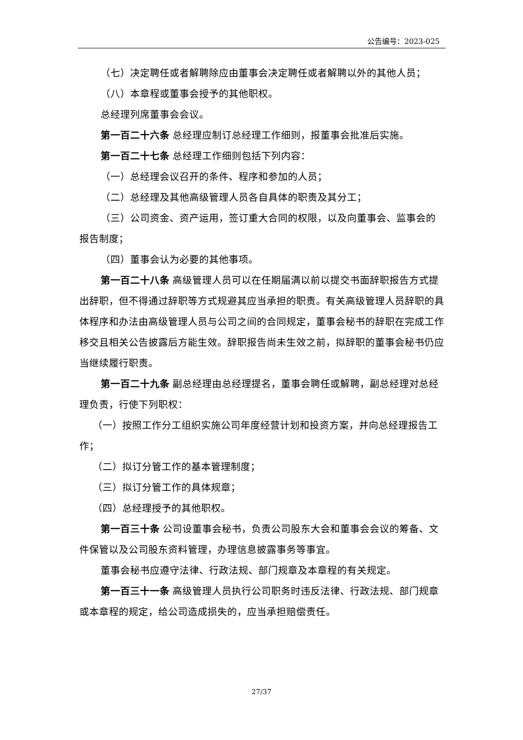公告编号：2023-025
（七）决定聘任或者解聘除应由董事会决定聘任或者解聘以外的其他人员；
（八）本章程或董事会授予的其他职权。
总经理列席董事会会议。
第一百二十六条 总经理应制订总经理工作细则，报董事会批准后实施。
第一百二十七条 总经理工作细则包括下列内容：
（一）总经理会议召开的条件、程序和参加的人员；
（二）总经理及其他高级管理人员各自具体的职责及其分工；
（三）公司资金、资产运用，签订重大合同的权限，以及向董事会、监事会的报告制度；
（四）董事会认为必要的其他事项。
第一百二十八条 高级管理人员可以在任期届满以前以提交书面辞职报告方式提出辞职，但不得通过辞职等方式规避其应当承担的职责。有关高级管理人员辞职的具体程序和办法由高级管理人员与公司之间的合同规定，董事会秘书的辞职在完成工作移交且相关公告披露后方能生效。辞职报告尚未生效之前，拟辞职的董事会秘书仍应当继续履行职责。
第一百二十九条 副总经理由总经理提名，董事会聘任或解聘，副总经理对总经理负责，行使下列职权：
（一）按照工作分工组织实施公司年度经营计划和投资方案，并向总经理报告工作；
（二）拟订分管工作的基本管理制度；
（三）拟订分管工作的具体规章；
（四）总经理授予的其他职权。
第一百三十条 公司设董事会秘书，负责公司股东大会和董事会会议的筹备、文件保管以及公司股东资料管理，办理信息披露事务等事宜。
董事会秘书应遵守法律、行政法规、部门规章及本章程的有关规定。
第一百三十一条 高级管理人员执行公司职务时违反法律、行政法规、部门规章或本章程的规定，给公司造成损失的，应当承担赔偿责任。
27/37